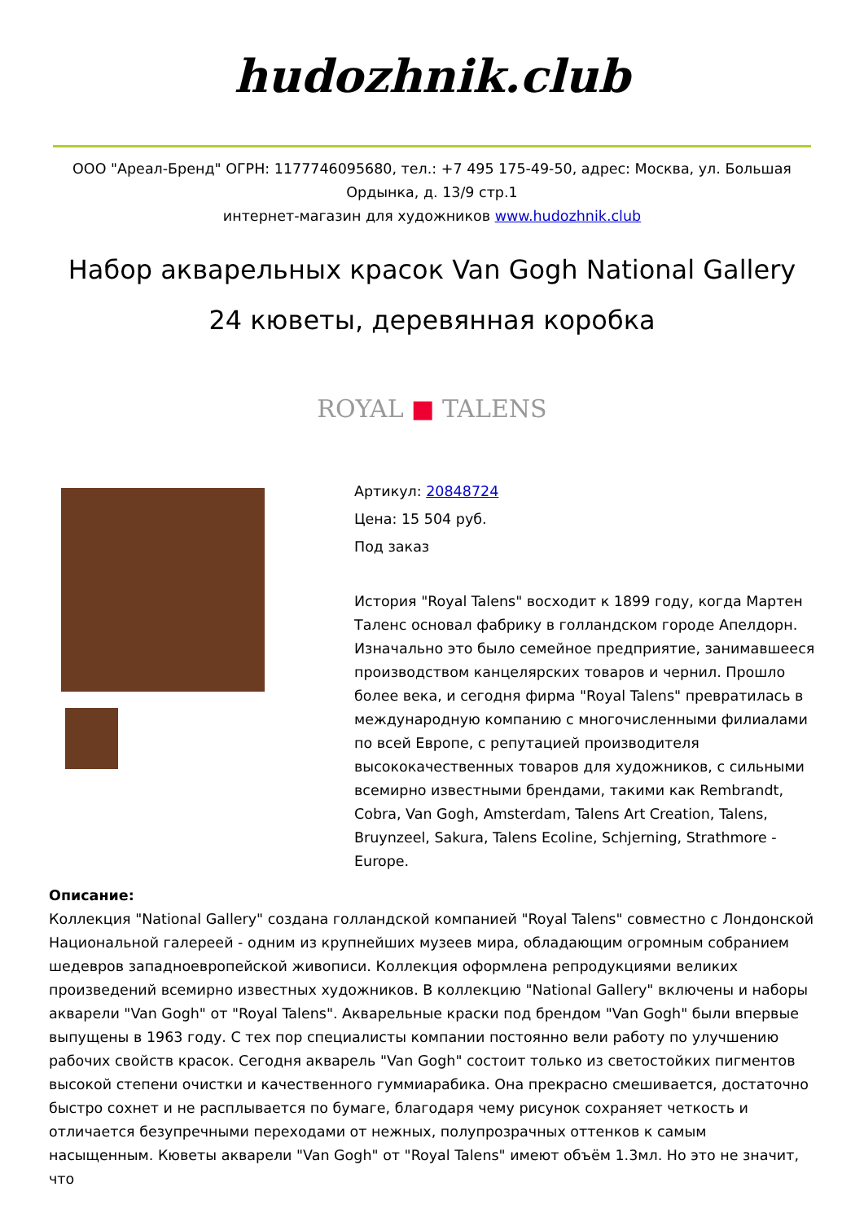hudozhnik.club
ООО "Ареал-Бренд" ОГРН: 1177746095680, тел.: +7 495 175-49-50, адрес: Москва, ул. Большая Ордынка, д. 13/9 стр.1
интернет-магазин для художников www.hudozhnik.club
Набор акварельных красок Van Gogh National Gallery 24 кюветы, деревянная коробка
ROYAL ■ TALENS
Артикул: 20848724
Цена: 15 504 руб.
Под заказ
История "Royal Talens" восходит к 1899 году, когда Мартен Таленс основал фабрику в голландском городе Апелдорн. Изначально это было семейное предприятие, занимавшееся производством канцелярских товаров и чернил. Прошло более века, и сегодня фирма "Royal Talens" превратилась в международную компанию с многочисленными филиалами по всей Европе, с репутацией производителя высококачественных товаров для художников, с сильными всемирно известными брендами, такими как Rembrandt, Cobra, Van Gogh, Amsterdam, Talens Art Creation, Talens, Bruynzeel, Sakura, Talens Ecoline, Schjerning, Strathmore - Europe.
Описание:
Коллекция "National Gallery" создана голландской компанией "Royal Talens" совместно с Лондонской Национальной галереей - одним из крупнейших музеев мира, обладающим огромным собранием шедевров западноевропейской живописи. Коллекция оформлена репродукциями великих произведений всемирно известных художников. В коллекцию "National Gallery" включены и наборы акварели "Van Gogh" от "Royal Talens". Акварельные краски под брендом "Van Gogh" были впервые выпущены в 1963 году. С тех пор специалисты компании постоянно вели работу по улучшению рабочих свойств красок. Сегодня акварель "Van Gogh" состоит только из светостойких пигментов высокой степени очистки и качественного гуммиарабика. Она прекрасно смешивается, достаточно быстро сохнет и не расплывается по бумаге, благодаря чему рисунок сохраняет четкость и отличается безупречными переходами от нежных, полупрозрачных оттенков к самым насыщенным. Кюветы акварели "Van Gogh" от "Royal Talens" имеют объём 1.3мл. Но это не значит, что